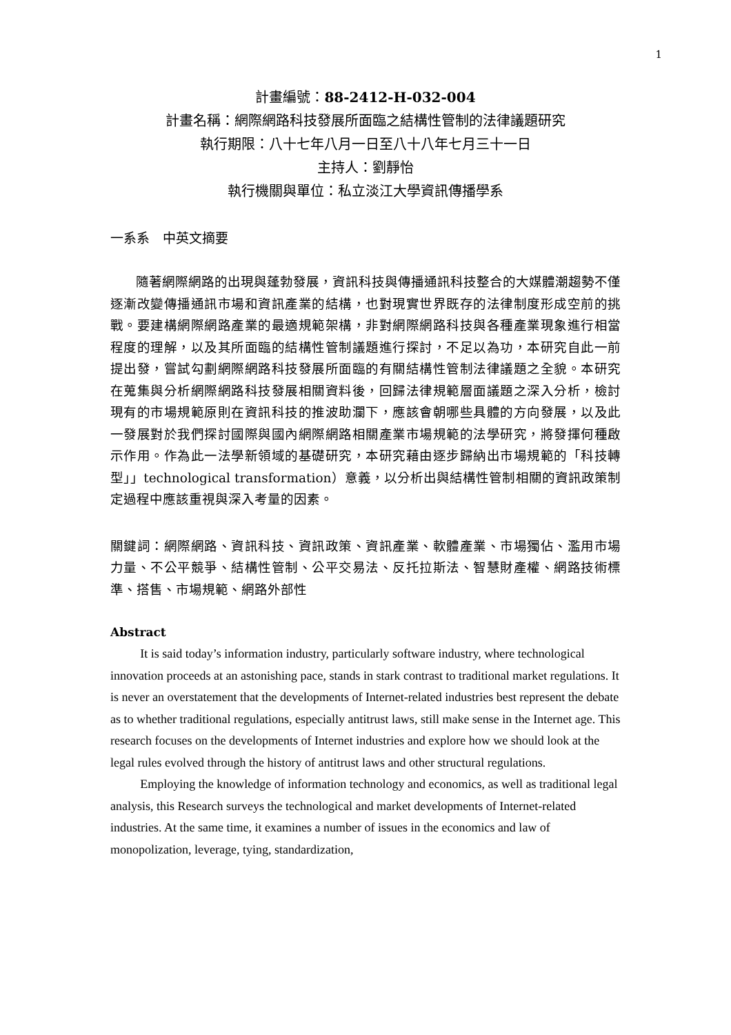1
計畫編號：88-2412-H-032-004
計畫名稱：網際網路科技發展所面臨之結構性管制的法律議題研究
執行期限：八十七年八月一日至八十八年七月三十一日
主持人：劉靜怡
執行機關與單位：私立淡江大學資訊傳播學系
一系系　中英文摘要
隨著網際網路的出現與蓬勃發展，資訊科技與傳播通訊科技整合的大媒體潮趨勢不僅逐漸改變傳播通訊市場和資訊產業的結構，也對現實世界既存的法律制度形成空前的挑戰。要建構網際網路產業的最適規範架構，非對網際網路科技與各種產業現象進行相當程度的理解，以及其所面臨的結構性管制議題進行探討，不足以為功，本研究自此一前提出發，嘗試勾劃網際網路科技發展所面臨的有關結構性管制法律議題之全貌。本研究在蒐集與分析網際網路科技發展相關資料後，回歸法律規範層面議題之深入分析，檢討現有的市場規範原則在資訊科技的推波助瀾下，應該會朝哪些具體的方向發展，以及此一發展對於我們探討國際與國內網際網路相關產業市場規範的法學研究，將發揮何種啟示作用。作為此一法學新領域的基礎研究，本研究藉由逐步歸納出市場規範的「科技轉型」」technological transformation）意義，以分析出與結構性管制相關的資訊政策制定過程中應該重視與深入考量的因素。
關鍵詞：網際網路、資訊科技、資訊政策、資訊產業、軟體產業、市場獨佔、濫用市場力量、不公平競爭、結構性管制、公平交易法、反托拉斯法、智慧財產權、網路技術標準、搭售、市場規範、網路外部性
Abstract
It is said today’s information industry, particularly software industry, where technological innovation proceeds at an astonishing pace, stands in stark contrast to traditional market regulations. It is never an overstatement that the developments of Internet-related industries best represent the debate as to whether traditional regulations, especially antitrust laws, still make sense in the Internet age. This research focuses on the developments of Internet industries and explore how we should look at the legal rules evolved through the history of antitrust laws and other structural regulations.
Employing the knowledge of information technology and economics, as well as traditional legal analysis, this Research surveys the technological and market developments of Internet-related industries. At the same time, it examines a number of issues in the economics and law of monopolization, leverage, tying, standardization,